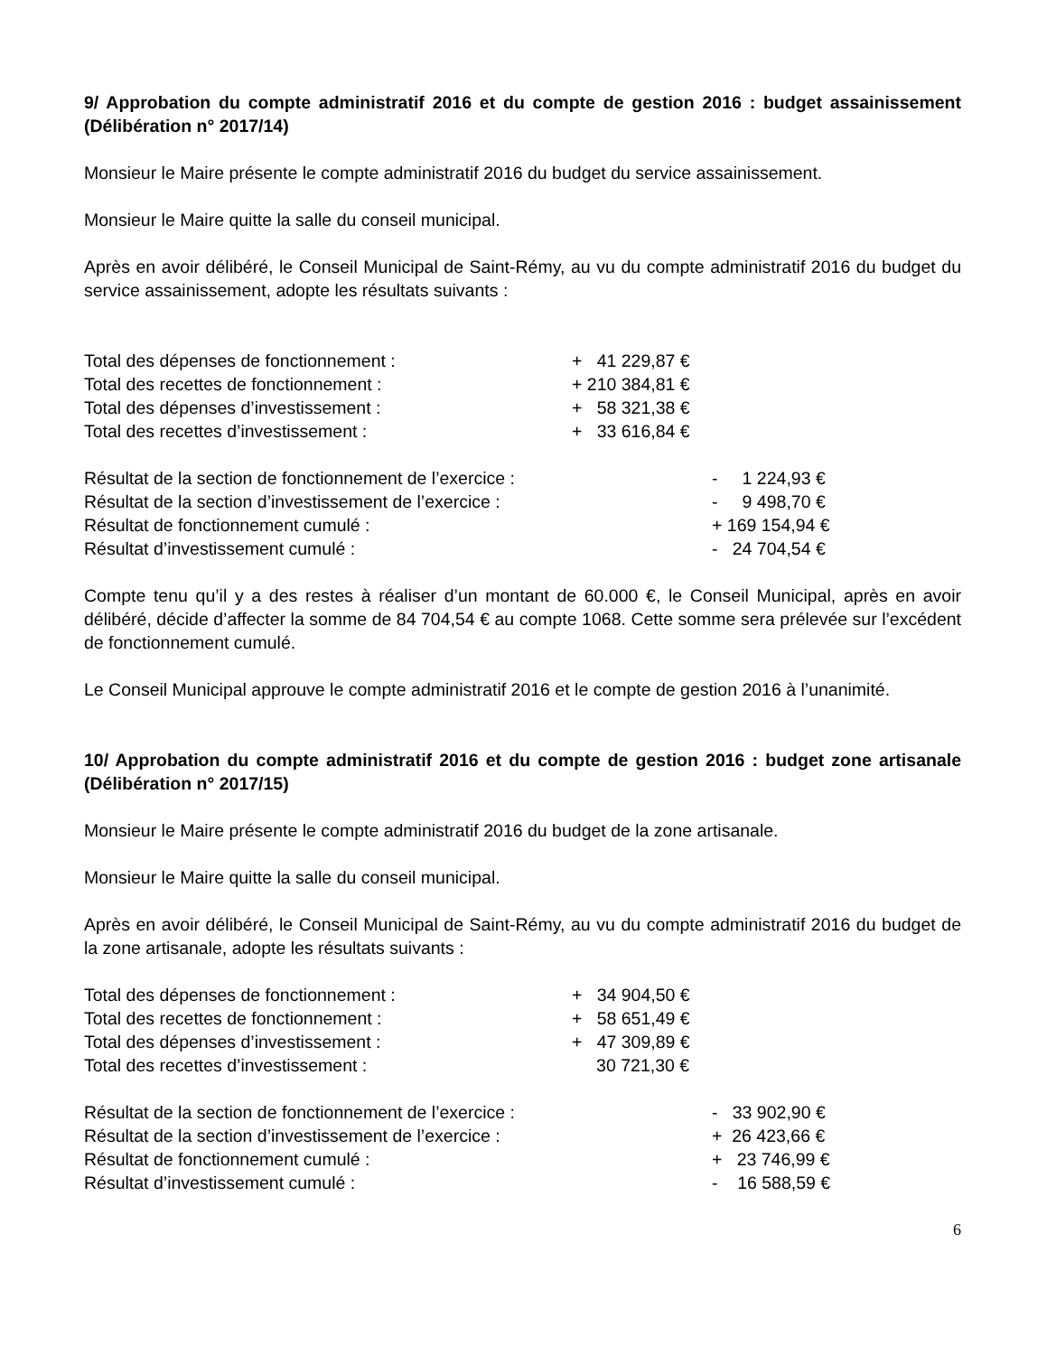9/ Approbation du compte administratif 2016 et du compte de gestion 2016 : budget assainissement (Délibération n° 2017/14)
Monsieur le Maire présente le compte administratif 2016 du budget du service assainissement.
Monsieur le Maire quitte la salle du conseil municipal.
Après en avoir délibéré, le Conseil Municipal de Saint-Rémy, au vu du compte administratif 2016 du budget du service assainissement, adopte les résultats suivants :
| Total des dépenses de fonctionnement : | + 41 229,87 € |
| Total des recettes de fonctionnement : | + 210 384,81 € |
| Total des dépenses d’investissement : | + 58 321,38 € |
| Total des recettes d’investissement : | + 33 616,84 € |
| Résultat de la section de fonctionnement de l’exercice : | - 1 224,93 € |
| Résultat de la section d’investissement de l’exercice : | - 9 498,70 € |
| Résultat de fonctionnement cumulé : | + 169 154,94 € |
| Résultat d’investissement cumulé : | - 24 704,54 € |
Compte tenu qu’il y a des restes à réaliser d’un montant de 60.000 €, le Conseil Municipal, après en avoir délibéré, décide d’affecter la somme de 84 704,54 € au compte 1068. Cette somme sera prélevée sur l’excédent de fonctionnement cumulé.
Le Conseil Municipal approuve le compte administratif 2016 et le compte de gestion 2016 à l’unanimité.
10/ Approbation du compte administratif 2016 et du compte de gestion 2016 : budget zone artisanale (Délibération n° 2017/15)
Monsieur le Maire présente le compte administratif 2016 du budget de la zone artisanale.
Monsieur le Maire quitte la salle du conseil municipal.
Après en avoir délibéré, le Conseil Municipal de Saint-Rémy, au vu du compte administratif 2016 du budget de la zone artisanale, adopte les résultats suivants :
| Total des dépenses de fonctionnement : | + 34 904,50 € |
| Total des recettes de fonctionnement : | + 58 651,49 € |
| Total des dépenses d’investissement : | + 47 309,89 € |
| Total des recettes d’investissement : | 30 721,30 € |
| Résultat de la section de fonctionnement de l’exercice : | - 33 902,90 € |
| Résultat de la section d’investissement de l’exercice : | + 26 423,66 € |
| Résultat de fonctionnement cumulé : | + 23 746,99 € |
| Résultat d’investissement cumulé : | - 16 588,59 € |
6